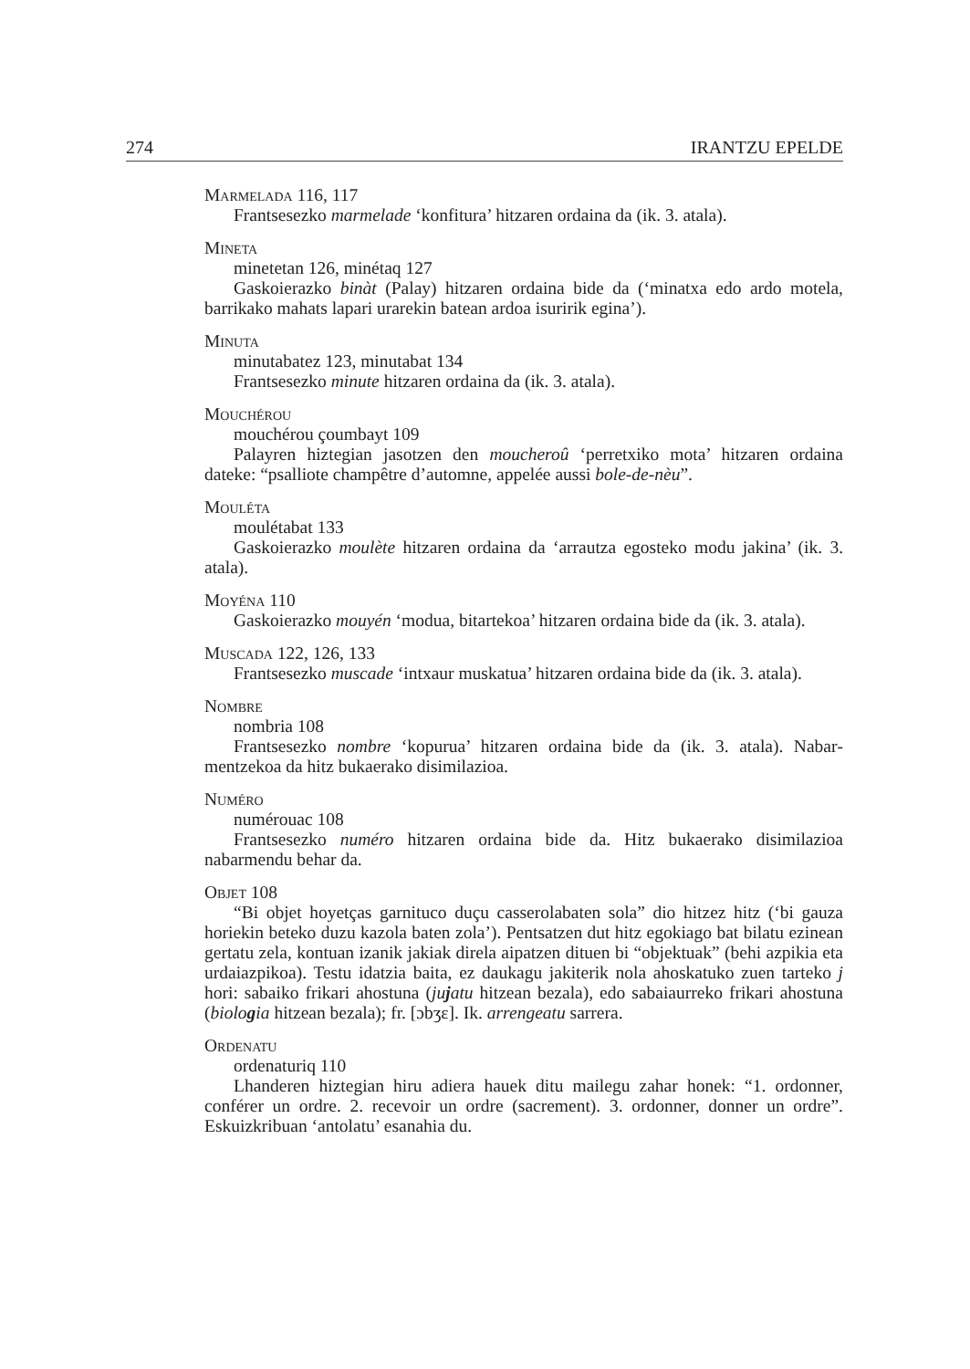274 IRANTZU EPELDE
Marmelada 116, 117
Frantsesezko marmelade ‘konfitura’ hitzaren ordaina da (ik. 3. atala).
Mineta
minetetan 126, minétaq 127
Gaskoierazko binàt (Palay) hitzaren ordaina bide da (‘minatxa edo ardo mo­tela, barrikako mahats lapari urarekin batean ardoa isuririk egina’).
Minuta
minutabatez 123, minutabat 134
Frantsesezko minute hitzaren ordaina da (ik. 3. atala).
Mouchérou
mouchérou çoumbayt 109
Palayren hiztegian jasotzen den moucheroû ‘perretxiko mota’ hitzaren ordaina dateke: “psalliote champêtre d’automne, appelée aussi bole-de-nèu”.
Mouléta
moulétabat 133
Gaskoierazko moulète hitzaren ordaina da ‘arrautza egosteko modu jakina’ (ik. 3. atala).
Moyéna 110
Gaskoierazko mouyén ‘modua, bitartekoa’ hitzaren ordaina bide da (ik. 3. atala).
Muscada 122, 126, 133
Frantsesezko muscade ‘intxaur muskatua’ hitzaren ordaina bide da (ik. 3. atala).
Nombre
nombria 108
Frantsesezko nombre ‘kopurua’ hitzaren ordaina bide da (ik. 3. atala). Nabar­mentzekoa da hitz bukaerako disimilazioa.
Numéro
numérouac 108
Frantsesezko numéro hitzaren ordaina bide da. Hitz bukaerako disimilazioa nabarmendu behar da.
Objet 108
“Bi objet hoyetças garnituco duçu casserolabaten sola” dio hitzez hitz (‘bi gauza horiekin beteko duzu kazola baten zola’). Pentsatzen dut hitz egokiago bat bilatu ezinean gertatu zela, kontuan izanik jakiak direla aipatzen dituen bi “ob­jektuak” (behi azpikia eta urdaiazpikoa). Testu idatzia baita, ez daukagu jakite­rik nola ahoskatuko zuen tarteko j hori: sabaiko frikari ahostuna (jujatu hitzean bezala), edo sabaiaurreko frikari ahostuna (biologia hitzean bezala); fr. [ɔbʒɛ]. Ik. arrengeatu sarrera.
Ordenatu
ordenaturiq 110
Lhanderen hiztegian hiru adiera hauek ditu mailegu zahar honek: “1. ordon­ner, conférer un ordre. 2. recevoir un ordre (sacrement). 3. ordonner, donner un ordre”. Eskuizkribuan ‘antolatu’ esanahia du.